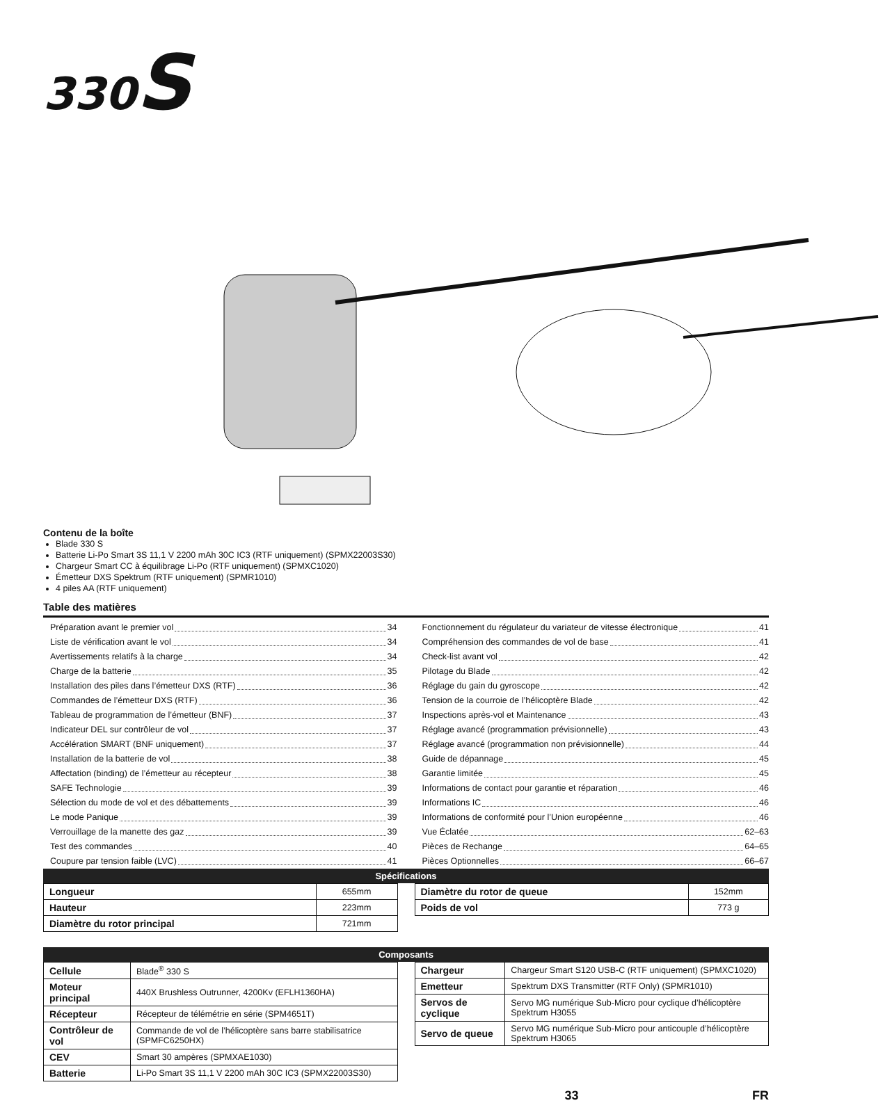330S
Contenu de la boîte
Blade 330 S
Batterie Li-Po Smart 3S 11,1 V 2200 mAh 30C IC3 (RTF uniquement) (SPMX22003S30)
Chargeur Smart CC à équilibrage Li-Po (RTF uniquement) (SPMXC1020)
Émetteur DXS Spektrum (RTF uniquement) (SPMR1010)
4 piles AA (RTF uniquement)
Table des matières
Préparation avant le premier vol 34
Liste de vérification avant le vol 34
Avertissements relatifs à la charge 34
Charge de la batterie 35
Installation des piles dans l’émetteur DXS (RTF) 36
Commandes de l’émetteur DXS (RTF) 36
Tableau de programmation de l’émetteur (BNF) 37
Indicateur DEL sur contrôleur de vol 37
Accélération SMART (BNF uniquement) 37
Installation de la batterie de vol 38
Affectation (binding) de l’émetteur au récepteur 38
SAFE Technologie 39
Sélection du mode de vol et des débattements 39
Le mode Panique 39
Verrouillage de la manette des gaz 39
Test des commandes 40
Coupure par tension faible (LVC) 41
Fonctionnement du régulateur du variateur de vitesse électronique 41
Compréhension des commandes de vol de base 41
Check-list avant vol 42
Pilotage du Blade 42
Réglage du gain du gyroscope 42
Tension de la courroie de l’hélicoptère Blade 42
Inspections après-vol et Maintenance 43
Réglage avancé (programmation prévisionnelle) 43
Réglage avancé (programmation non prévisionnelle) 44
Guide de dépannage 45
Garantie limitée 45
Informations de contact pour garantie et réparation 46
Informations IC 46
Informations de conformité pour l’Union européenne 46
Vue Éclatée 62–63
Pièces de Rechange 64–65
Pièces Optionnelles 66–67
Spécifications
| Longueur | 655mm |
| Hauteur | 223mm |
| Diamètre du rotor principal | 721mm |
| Diamètre du rotor de queue | 152mm |
| Poids de vol | 773 g |
Composants
| Cellule | Blade<sup>®</sup> 330 S |
| Moteur principal | 440X Brushless Outrunner, 4200Kv (EFLH1360HA) |
| Récepteur | Récepteur de télémétrie en série (SPM4651T) |
| Contrôleur de vol | Commande de vol de l’hélicoptère sans barre stabilisatrice (SPMFC6250HX) |
| CEV | Smart 30 ampères (SPMXAE1030) |
| Batterie | Li-Po Smart 3S 11,1 V 2200 mAh 30C IC3 (SPMX22003S30) |
| Chargeur | Chargeur Smart S120 USB-C (RTF uniquement) (SPMXC1020) |
| Emetteur | Spektrum DXS Transmitter (RTF Only) (SPMR1010) |
| Servos de cyclique | Servo MG numérique Sub-Micro pour cyclique d’hélicoptère Spektrum H3055 |
| Servo de queue | Servo MG numérique Sub-Micro pour anticouple d’hélicoptère Spektrum H3065 |
33 FR